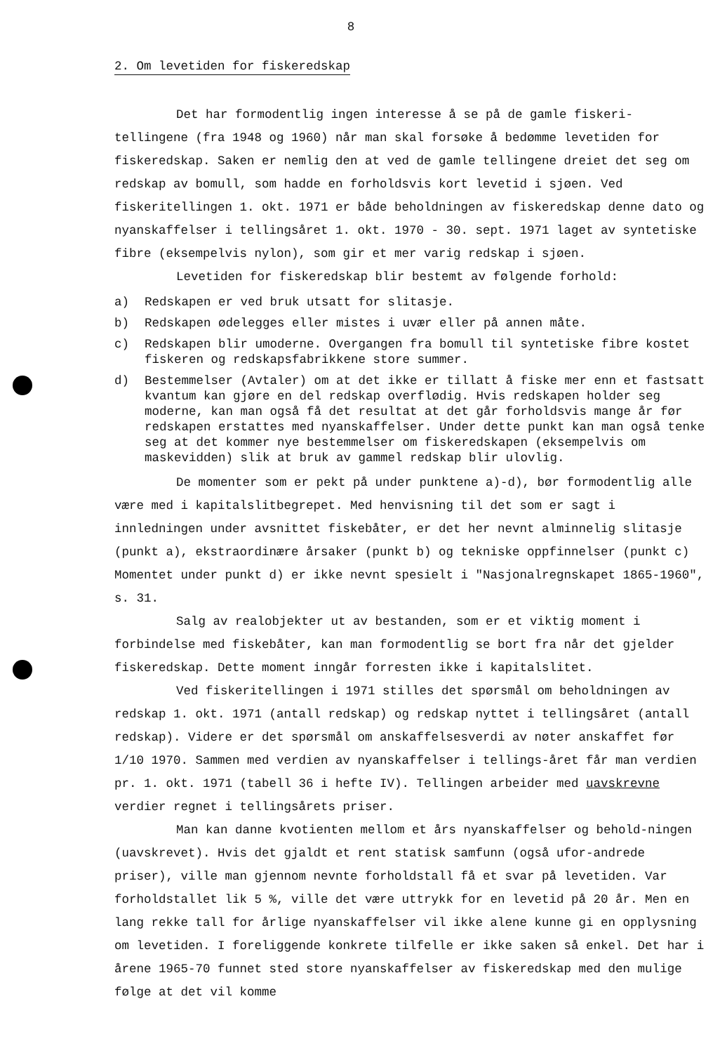8
2. Om levetiden for fiskeredskap
Det har formodentlig ingen interesse å se på de gamle fiskeri-tellingene (fra 1948 og 1960) når man skal forsøke å bedømme levetiden for fiskeredskap. Saken er nemlig den at ved de gamle tellingene dreiet det seg om redskap av bomull, som hadde en forholdsvis kort levetid i sjøen. Ved fiskeritellingen 1. okt. 1971 er både beholdningen av fiskeredskap denne dato og nyanskaffelser i tellingsåret 1. okt. 1970 - 30. sept. 1971 laget av syntetiske fibre (eksempelvis nylon), som gir et mer varig redskap i sjøen.
Levetiden for fiskeredskap blir bestemt av følgende forhold:
a) Redskapen er ved bruk utsatt for slitasje.
b) Redskapen ødelegges eller mistes i uvær eller på annen måte.
c) Redskapen blir umoderne. Overgangen fra bomull til syntetiske fibre kostet fiskeren og redskapsfabrikkene store summer.
d) Bestemmelser (Avtaler) om at det ikke er tillatt å fiske mer enn et fastsatt kvantum kan gjøre en del redskap overflødig. Hvis redskapen holder seg moderne, kan man også få det resultat at det går forholdsvis mange år før redskapen erstattes med nyanskaffelser. Under dette punkt kan man også tenke seg at det kommer nye bestemmelser om fiskeredskapen (eksempelvis om maskevidden) slik at bruk av gammel redskap blir ulovlig.
De momenter som er pekt på under punktene a)-d), bør formodentlig alle være med i kapitalslitbegrepet. Med henvisning til det som er sagt i innledningen under avsnittet fiskebåter, er det her nevnt alminnelig slitasje (punkt a), ekstraordinære årsaker (punkt b) og tekniske oppfinnelser (punkt c) Momentet under punkt d) er ikke nevnt spesielt i "Nasjonalregnskapet 1865-1960", s. 31.
Salg av realobjekter ut av bestanden, som er et viktig moment i forbindelse med fiskebåter, kan man formodentlig se bort fra når det gjelder fiskeredskap. Dette moment inngår forresten ikke i kapitalslitet.
Ved fiskeritellingen i 1971 stilles det spørsmål om beholdningen av redskap 1. okt. 1971 (antall redskap) og redskap nyttet i tellingsåret (antall redskap). Videre er det spørsmål om anskaffelsesverdi av nøter anskaffet før 1/10 1970. Sammen med verdien av nyanskaffelser i tellings-året får man verdien pr. 1. okt. 1971 (tabell 36 i hefte IV). Tellingen arbeider med uavskrevne verdier regnet i tellingsårets priser.
Man kan danne kvotienten mellom et års nyanskaffelser og behold-ningen (uavskrevet). Hvis det gjaldt et rent statisk samfunn (også ufor-andrede priser), ville man gjennom nevnte forholdstall få et svar på levetiden. Var forholdstallet lik 5 %, ville det være uttrykk for en levetid på 20 år. Men en lang rekke tall for årlige nyanskaffelser vil ikke alene kunne gi en opplysning om levetiden. I foreliggende konkrete tilfelle er ikke saken så enkel. Det har i årene 1965-70 funnet sted store nyanskaffelser av fiskeredskap med den mulige følge at det vil komme